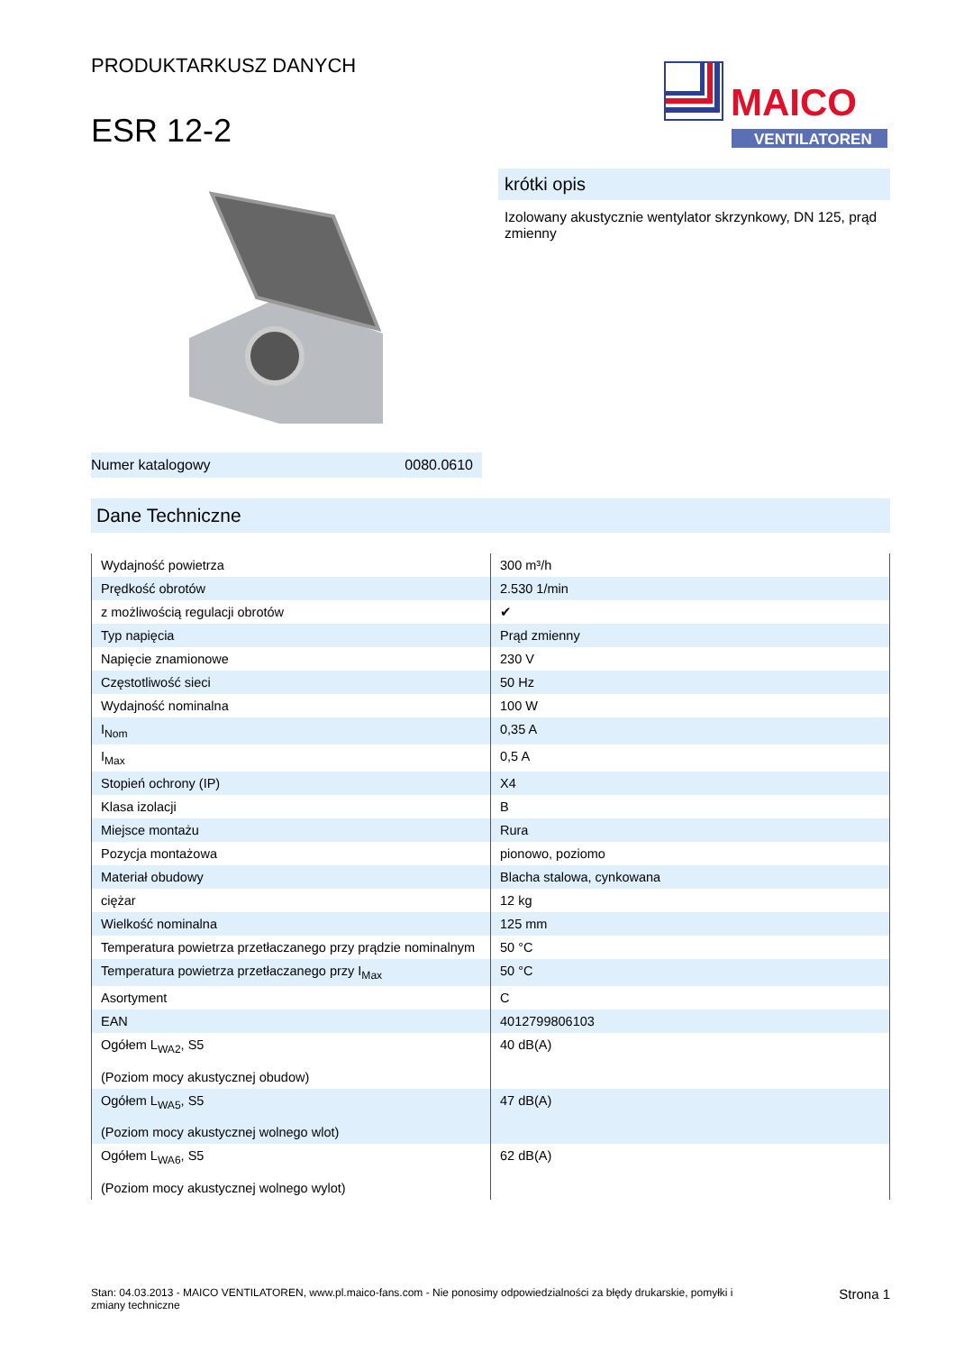PRODUKTARKUSZ DANYCH
ESR 12-2
MAICO
VENTILATOREN
krótki opis
Izolowany akustycznie wentylator skrzynkowy, DN 125, prąd zmienny
Numer katalogowy 0080.0610
Dane Techniczne
| Wydajność powietrza | 300 m³/h |
| Prędkość obrotów | 2.530 1/min |
| z możliwością regulacji obrotów | ✔ |
| Typ napięcia | Prąd zmienny |
| Napięcie znamionowe | 230 V |
| Częstotliwość sieci | 50 Hz |
| Wydajność nominalna | 100 W |
| I<sub>Nom</sub> | 0,35 A |
| I<sub>Max</sub> | 0,5 A |
| Stopień ochrony (IP) | X4 |
| Klasa izolacji | B |
| Miejsce montażu | Rura |
| Pozycja montażowa | pionowo, poziomo |
| Materiał obudowy | Blacha stalowa, cynkowana |
| ciężar | 12 kg |
| Wielkość nominalna | 125 mm |
| Temperatura powietrza przetłaczanego przy prądzie nominalnym | 50 °C |
| Temperatura powietrza przetłaczanego przy I<sub>Max</sub> | 50 °C |
| Asortyment | C |
| EAN | 4012799806103 |
| Ogółem L<sub>WA2</sub>, S5 (Poziom mocy akustycznej obudow) | 40 dB(A) |
| Ogółem L<sub>WA5</sub>, S5 (Poziom mocy akustycznej wolnego wlot) | 47 dB(A) |
| Ogółem L<sub>WA6</sub>, S5 (Poziom mocy akustycznej wolnego wylot) | 62 dB(A) |
Stan: 04.03.2013 - MAICO VENTILATOREN, www.pl.maico-fans.com - Nie ponosimy odpowiedzialności za błędy drukarskie, pomyłki i
zmiany techniczne Strona 1